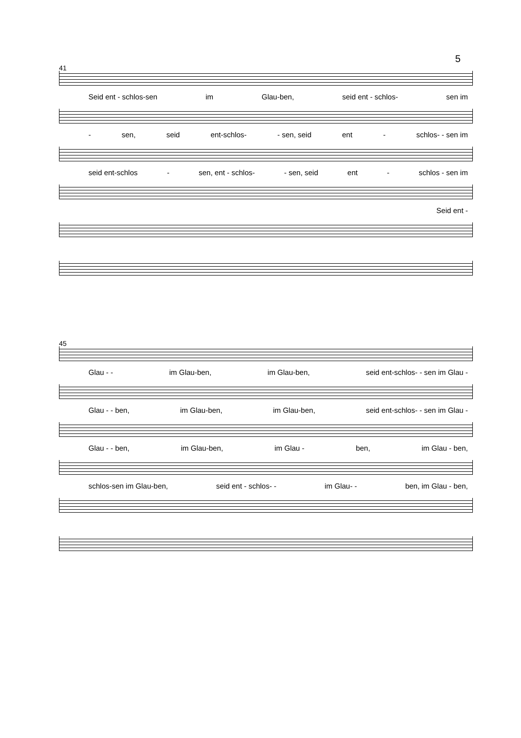5
41
Seid ent - schlos-sen im Glau-ben, seid ent - schlos- sen im
- sen, seid ent-schlos- - sen, seid ent - schlos- - sen im
seid ent-schlos - sen, ent - schlos- - sen, seid ent - schlos - sen im
Seid ent -
45
Glau - - im Glau-ben, im Glau-ben, seid ent-schlos- - sen im Glau -
Glau - - ben, im Glau-ben, im Glau-ben, seid ent-schlos- - sen im Glau -
Glau - - ben, im Glau-ben, im Glau - ben, im Glau - ben,
schlos-sen im Glau-ben, seid ent - schlos- - im Glau- - ben, im Glau - ben,